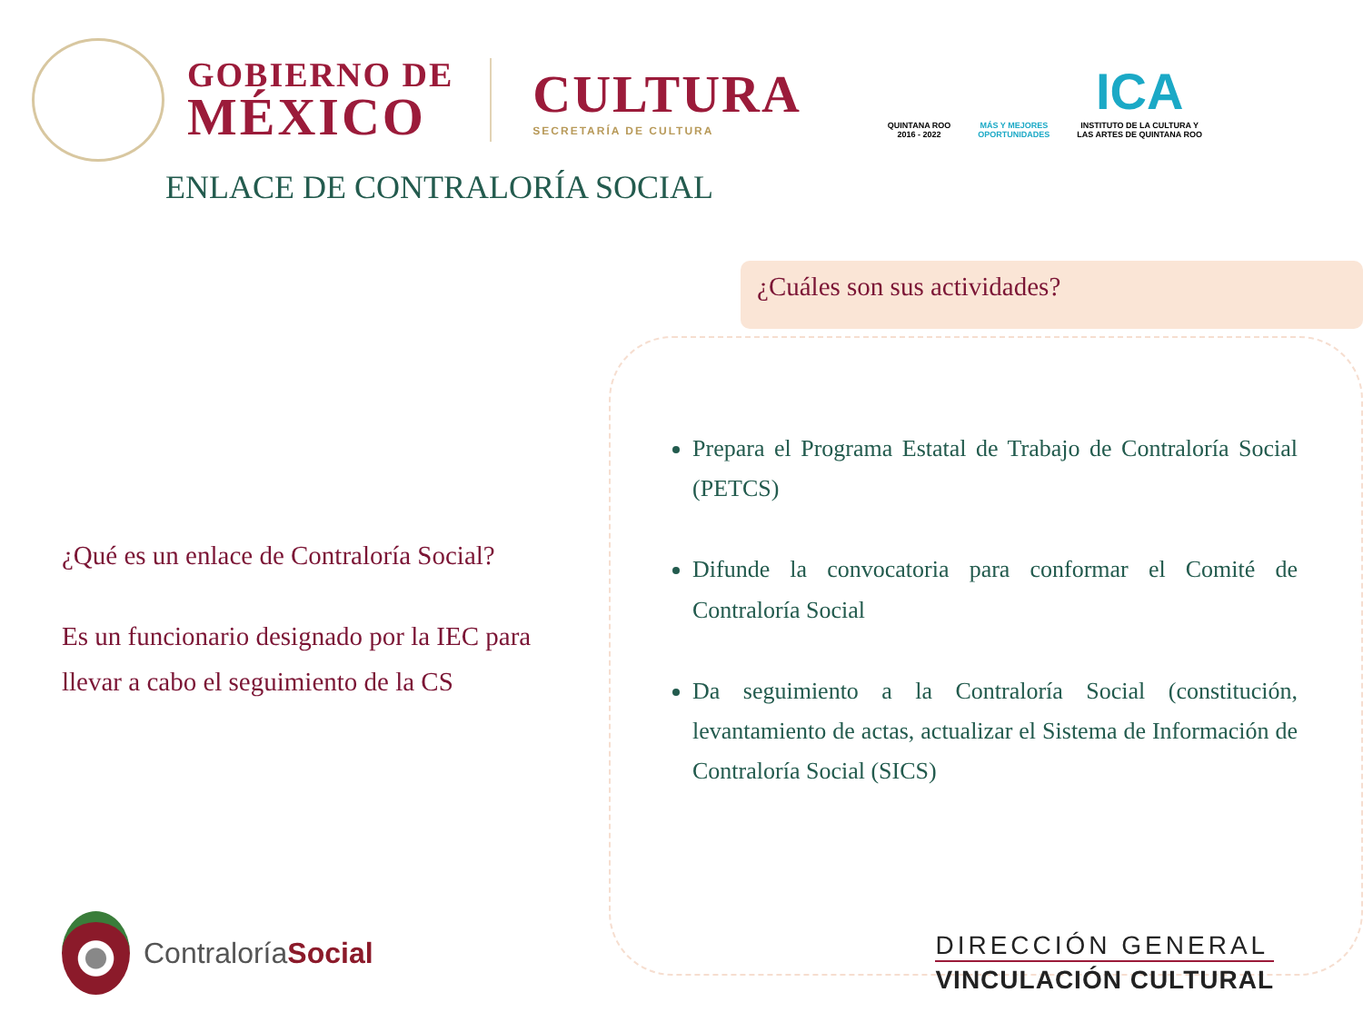GOBIERNO DE
MÉXICO
CULTURA
SECRETARÍA DE CULTURA
QUINTANA ROO
2016 - 2022
MÁS Y MEJORES
OPORTUNIDADES
ICA
INSTITUTO DE LA CULTURA Y
LAS ARTES DE QUINTANA ROO
ENLACE DE CONTRALORÍA SOCIAL
¿Qué es un enlace de Contraloría Social?
Es un funcionario designado por la IEC para llevar a cabo el seguimiento de la CS
¿Cuáles son sus actividades?
Prepara el Programa Estatal de Trabajo de Contraloría Social (PETCS)
Difunde la convocatoria para conformar el Comité de Contraloría Social
Da seguimiento a la Contraloría Social (constitución, levantamiento de actas, actualizar el Sistema de Información de Contraloría Social (SICS)
ContraloríaSocial
DIRECCIÓN GENERAL
VINCULACIÓN CULTURAL